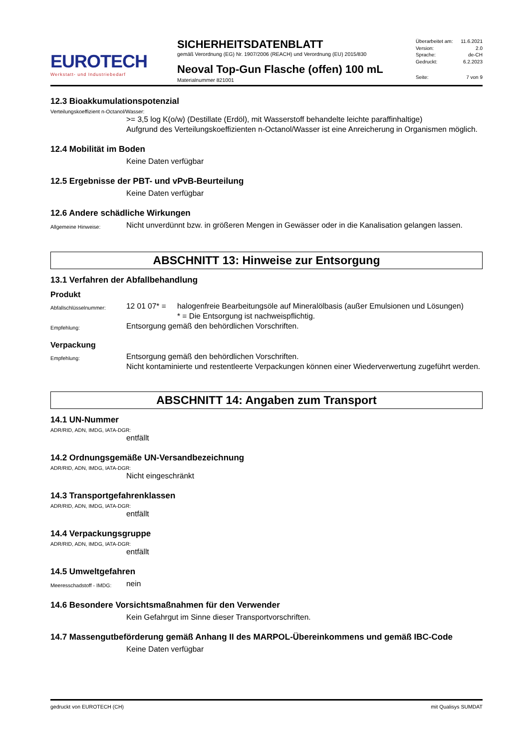EUROTECH
Werkstatt- und Industriebedarf
SICHERHEITSDATENBLATT
gemäß Verordnung (EG) Nr. 1907/2006 (REACH) und Verordnung (EU) 2015/830
Neoval Top-Gun Flasche (offen) 100 mL
Materialnummer 821001
Überarbeitet am: 11.6.2021
Version: 2.0
Sprache: de-CH
Gedruckt: 6.2.2023
Seite: 7 von 9
12.3 Bioakkumulationspotenzial
Verteilungskoeffizient n-Octanol/Wasser:
>= 3,5 log K(o/w) (Destillate (Erdöl), mit Wasserstoff behandelte leichte paraffinhaltige)
Aufgrund des Verteilungskoeffizienten n-Octanol/Wasser ist eine Anreicherung in Organismen möglich.
12.4 Mobilität im Boden
Keine Daten verfügbar
12.5 Ergebnisse der PBT- und vPvB-Beurteilung
Keine Daten verfügbar
12.6 Andere schädliche Wirkungen
Allgemeine Hinweise:
Nicht unverdünnt bzw. in größeren Mengen in Gewässer oder in die Kanalisation gelangen lassen.
ABSCHNITT 13: Hinweise zur Entsorgung
13.1 Verfahren der Abfallbehandlung
Produkt
Abfallschlüsselnummer:
12 01 07* =
halogenfreie Bearbeitungsöle auf Mineralölbasis (außer Emulsionen und Lösungen)
* = Die Entsorgung ist nachweispflichtig.
Empfehlung:
Entsorgung gemäß den behördlichen Vorschriften.
Verpackung
Empfehlung:
Entsorgung gemäß den behördlichen Vorschriften.
Nicht kontaminierte und restentleerte Verpackungen können einer Wiederverwertung zugeführt werden.
ABSCHNITT 14: Angaben zum Transport
14.1 UN-Nummer
ADR/RID, ADN, IMDG, IATA-DGR:
entfällt
14.2 Ordnungsgemäße UN-Versandbezeichnung
ADR/RID, ADN, IMDG, IATA-DGR:
Nicht eingeschränkt
14.3 Transportgefahrenklassen
ADR/RID, ADN, IMDG, IATA-DGR:
entfällt
14.4 Verpackungsgruppe
ADR/RID, ADN, IMDG, IATA-DGR:
entfällt
14.5 Umweltgefahren
Meeresschadstoff - IMDG:
nein
14.6 Besondere Vorsichtsmaßnahmen für den Verwender
Kein Gefahrgut im Sinne dieser Transportvorschriften.
14.7 Massengutbeförderung gemäß Anhang II des MARPOL-Übereinkommens und gemäß IBC-Code
Keine Daten verfügbar
gedruckt von EUROTECH (CH) mit Qualisys SUMDAT